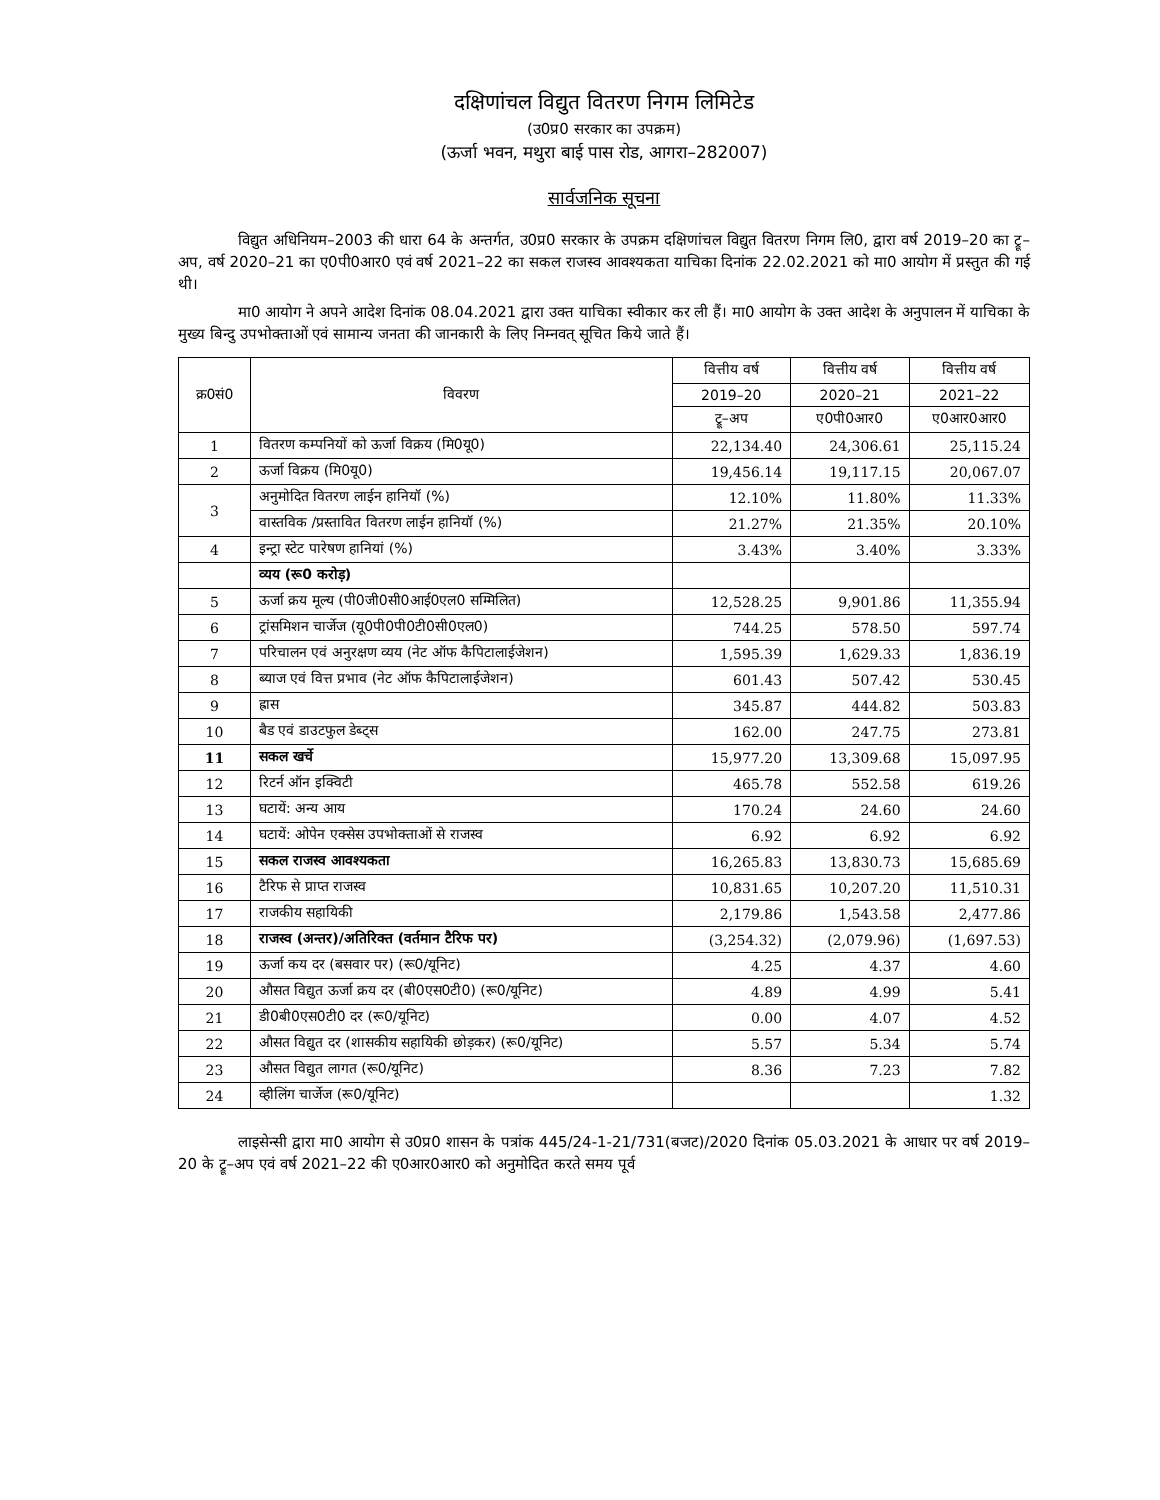दक्षिणांचल विद्युत वितरण निगम लिमिटेड
(उ0प्र0 सरकार का उपक्रम)
(ऊर्जा भवन, मथुरा बाई पास रोड, आगरा–282007)
सार्वजनिक सूचना
विद्युत अधिनियम–2003 की धारा 64 के अन्तर्गत, उ0प्र0 सरकार के उपक्रम दक्षिणांचल विद्युत वितरण निगम लि0, द्वारा वर्ष 2019–20 का ट्रू–अप, वर्ष 2020–21 का ए0पी0आर0 एवं वर्ष 2021–22 का सकल राजस्व आवश्यकता याचिका दिनांक 22.02.2021 को मा0 आयोग में प्रस्तुत की गई थी।
मा0 आयोग ने अपने आदेश दिनांक 08.04.2021 द्वारा उक्त याचिका स्वीकार कर ली हैं। मा0 आयोग के उक्त आदेश के अनुपालन में याचिका के मुख्य बिन्दु उपभोक्ताओं एवं सामान्य जनता की जानकारी के लिए निम्नवत् सूचित किये जाते हैं।
| क्र0सं0 | विवरण | वित्तीय वर्ष | वित्तीय वर्ष | वित्तीय वर्ष |
| --- | --- | --- | --- | --- |
| | | 2019–20 | 2020–21 | 2021–22 |
| | | ट्रू–अप | ए0पी0आर0 | ए0आर0आर0 |
| 1 | वितरण कम्पनियों को ऊर्जा विक्रय (मि0यू0) | 22,134.40 | 24,306.61 | 25,115.24 |
| 2 | ऊर्जा विक्रय (मि0यू0) | 19,456.14 | 19,117.15 | 20,067.07 |
| 3 | अनुमोदित वितरण लाईन हानियॉ (%) | 12.10% | 11.80% | 11.33% |
| | वास्तविक /प्रस्तावित वितरण लाईन हानियॉ (%) | 21.27% | 21.35% | 20.10% |
| 4 | इन्ट्रा स्टेट पारेषण हानियां (%) | 3.43% | 3.40% | 3.33% |
| | व्यय (रू0 करोड़) | | | |
| 5 | ऊर्जा क्रय मूल्य (पी0जी0सी0आई0एल0 सम्मिलित) | 12,528.25 | 9,901.86 | 11,355.94 |
| 6 | ट्रांसमिशन चार्जेज (यू0पी0पी0टी0सी0एल0) | 744.25 | 578.50 | 597.74 |
| 7 | परिचालन एवं अनुरक्षण व्यय (नेट ऑफ कैपिटालाईजेशन) | 1,595.39 | 1,629.33 | 1,836.19 |
| 8 | ब्याज एवं वित्त प्रभाव (नेट ऑफ कैपिटालाईजेशन) | 601.43 | 507.42 | 530.45 |
| 9 | ह्रास | 345.87 | 444.82 | 503.83 |
| 10 | बैड एवं डाउटफुल डेब्ट्स | 162.00 | 247.75 | 273.81 |
| 11 | सकल खर्चे | 15,977.20 | 13,309.68 | 15,097.95 |
| 12 | रिटर्न ऑन इक्विटी | 465.78 | 552.58 | 619.26 |
| 13 | घटायें: अन्य आय | 170.24 | 24.60 | 24.60 |
| 14 | घटायें: ओपेन एक्सेस उपभोक्ताओं से राजस्व | 6.92 | 6.92 | 6.92 |
| 15 | सकल राजस्व आवश्यकता | 16,265.83 | 13,830.73 | 15,685.69 |
| 16 | टैरिफ से प्राप्त राजस्व | 10,831.65 | 10,207.20 | 11,510.31 |
| 17 | राजकीय सहायिकी | 2,179.86 | 1,543.58 | 2,477.86 |
| 18 | राजस्व (अन्तर)/अतिरिक्त (वर्तमान टैरिफ पर) | (3,254.32) | (2,079.96) | (1,697.53) |
| 19 | ऊर्जा कय दर (बसवार पर) (रू0/यूनिट) | 4.25 | 4.37 | 4.60 |
| 20 | औसत विद्युत ऊर्जा क्रय दर (बी0एस0टी0) (रू0/यूनिट) | 4.89 | 4.99 | 5.41 |
| 21 | डी0बी0एस0टी0 दर (रू0/यूनिट) | 0.00 | 4.07 | 4.52 |
| 22 | औसत विद्युत दर (शासकीय सहायिकी छोड़कर) (रू0/यूनिट) | 5.57 | 5.34 | 5.74 |
| 23 | औसत विद्युत लागत (रू0/यूनिट) | 8.36 | 7.23 | 7.82 |
| 24 | व्हीलिंग चार्जेज (रू0/यूनिट) | | | 1.32 |
लाइसेन्सी द्वारा मा0 आयोग से उ0प्र0 शासन के पत्रांक 445/24-1-21/731(बजट)/2020 दिनांक 05.03.2021 के आधार पर वर्ष 2019–20 के ट्रू–अप एवं वर्ष 2021–22 की ए0आर0आर0 को अनुमोदित करते समय पूर्व